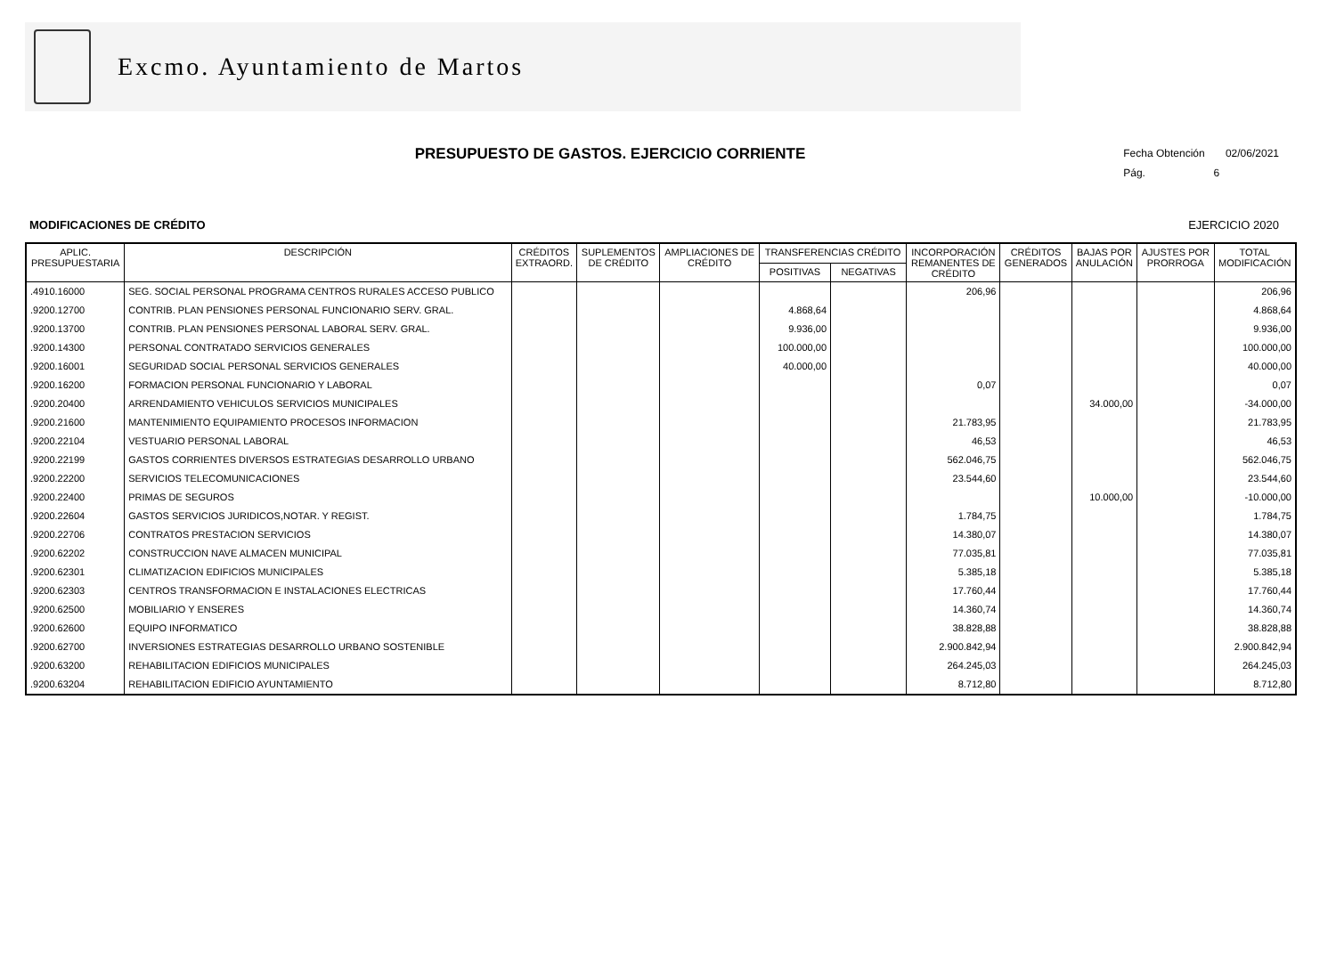Excmo. Ayuntamiento de Martos
Fecha Obtención 02/06/2021
Pág. 6
PRESUPUESTO DE GASTOS. EJERCICIO CORRIENTE
MODIFICACIONES DE CRÉDITO EJERCICIO 2020
| APLIC. PRESUPUESTARIA | DESCRIPCIÓN | CRÉDITOS EXTRAORD. | SUPLEMENTOS DE CRÉDITO | AMPLIACIONES DE CRÉDITO | TRANSFERENCIAS CRÉDITO | | INCORPORACIÓN REMANENTES DE CRÉDITO | CRÉDITOS GENERADOS | BAJAS POR ANULACIÓN | AJUSTES POR PRORROGA | TOTAL MODIFICACIÓN |
| --- | --- | --- | --- | --- | --- | --- | --- | --- | --- | --- | --- |
| | | | | | POSITIVAS | NEGATIVAS | | | | | |
| .4910.16000 | SEG. SOCIAL PERSONAL PROGRAMA CENTROS RURALES ACCESO PUBLICO | | | | | | 206,96 | | | | 206,96 |
| .9200.12700 | CONTRIB. PLAN PENSIONES PERSONAL FUNCIONARIO SERV. GRAL. | | | | 4.868,64 | | | | | | 4.868,64 |
| .9200.13700 | CONTRIB. PLAN PENSIONES PERSONAL LABORAL SERV. GRAL. | | | | 9.936,00 | | | | | | 9.936,00 |
| .9200.14300 | PERSONAL CONTRATADO SERVICIOS GENERALES | | | | 100.000,00 | | | | | | 100.000,00 |
| .9200.16001 | SEGURIDAD SOCIAL PERSONAL SERVICIOS GENERALES | | | | 40.000,00 | | | | | | 40.000,00 |
| .9200.16200 | FORMACION PERSONAL FUNCIONARIO Y LABORAL | | | | | | 0,07 | | | | 0,07 |
| .9200.20400 | ARRENDAMIENTO VEHICULOS SERVICIOS MUNICIPALES | | | | | | | | 34.000,00 | | -34.000,00 |
| .9200.21600 | MANTENIMIENTO EQUIPAMIENTO PROCESOS INFORMACION | | | | | | 21.783,95 | | | | 21.783,95 |
| .9200.22104 | VESTUARIO PERSONAL LABORAL | | | | | | 46,53 | | | | 46,53 |
| .9200.22199 | GASTOS CORRIENTES DIVERSOS ESTRATEGIAS DESARROLLO URBANO | | | | | | 562.046,75 | | | | 562.046,75 |
| .9200.22200 | SERVICIOS TELECOMUNICACIONES | | | | | | 23.544,60 | | | | 23.544,60 |
| .9200.22400 | PRIMAS DE SEGUROS | | | | | | | | 10.000,00 | | -10.000,00 |
| .9200.22604 | GASTOS SERVICIOS JURIDICOS,NOTAR. Y REGIST. | | | | | | 1.784,75 | | | | 1.784,75 |
| .9200.22706 | CONTRATOS PRESTACION SERVICIOS | | | | | | 14.380,07 | | | | 14.380,07 |
| .9200.62202 | CONSTRUCCION NAVE ALMACEN MUNICIPAL | | | | | | 77.035,81 | | | | 77.035,81 |
| .9200.62301 | CLIMATIZACION EDIFICIOS MUNICIPALES | | | | | | 5.385,18 | | | | 5.385,18 |
| .9200.62303 | CENTROS TRANSFORMACION E INSTALACIONES ELECTRICAS | | | | | | 17.760,44 | | | | 17.760,44 |
| .9200.62500 | MOBILIARIO Y ENSERES | | | | | | 14.360,74 | | | | 14.360,74 |
| .9200.62600 | EQUIPO INFORMATICO | | | | | | 38.828,88 | | | | 38.828,88 |
| .9200.62700 | INVERSIONES ESTRATEGIAS DESARROLLO URBANO SOSTENIBLE | | | | | | 2.900.842,94 | | | | 2.900.842,94 |
| .9200.63200 | REHABILITACION EDIFICIOS MUNICIPALES | | | | | | 264.245,03 | | | | 264.245,03 |
| .9200.63204 | REHABILITACION EDIFICIO AYUNTAMIENTO | | | | | | 8.712,80 | | | | 8.712,80 |